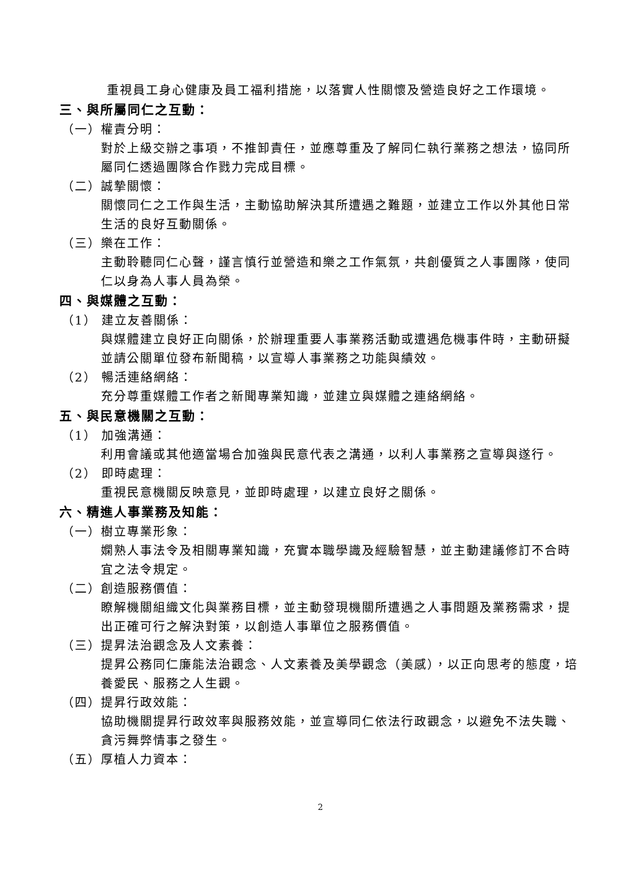重視員工身心健康及員工福利措施，以落實人性關懷及營造良好之工作環境。
三、與所屬同仁之互動：
（一）權責分明：
對於上級交辦之事項，不推卸責任，並應尊重及了解同仁執行業務之想法，協同所屬同仁透過團隊合作戮力完成目標。
（二）誠摯關懷：
關懷同仁之工作與生活，主動協助解決其所遭遇之難題，並建立工作以外其他日常生活的良好互動關係。
（三）樂在工作：
主動聆聽同仁心聲，謹言慎行並營造和樂之工作氣氛，共創優質之人事團隊，使同仁以身為人事人員為榮。
四、與媒體之互動：
（1） 建立友善關係：
與媒體建立良好正向關係，於辦理重要人事業務活動或遭遇危機事件時，主動研擬並請公關單位發布新聞稿，以宣導人事業務之功能與績效。
（2） 暢活連絡網絡：
充分尊重媒體工作者之新聞專業知識，並建立與媒體之連絡網絡。
五、與民意機關之互動：
（1） 加強溝通：
利用會議或其他適當場合加強與民意代表之溝通，以利人事業務之宣導與遂行。
（2） 即時處理：
重視民意機關反映意見，並即時處理，以建立良好之關係。
六、精進人事業務及知能：
（一）樹立專業形象：
嫻熟人事法令及相關專業知識，充實本職學識及經驗智慧，並主動建議修訂不合時宜之法令規定。
（二）創造服務價值：
瞭解機關組織文化與業務目標，並主動發現機關所遭遇之人事問題及業務需求，提出正確可行之解決對策，以創造人事單位之服務價值。
（三）提昇法治觀念及人文素養：
提昇公務同仁廉能法治觀念、人文素養及美學觀念（美感），以正向思考的態度，培養愛民、服務之人生觀。
（四）提昇行政效能：
協助機關提昇行政效率與服務效能，並宣導同仁依法行政觀念，以避免不法失職、貪污舞弊情事之發生。
（五）厚植人力資本：
2